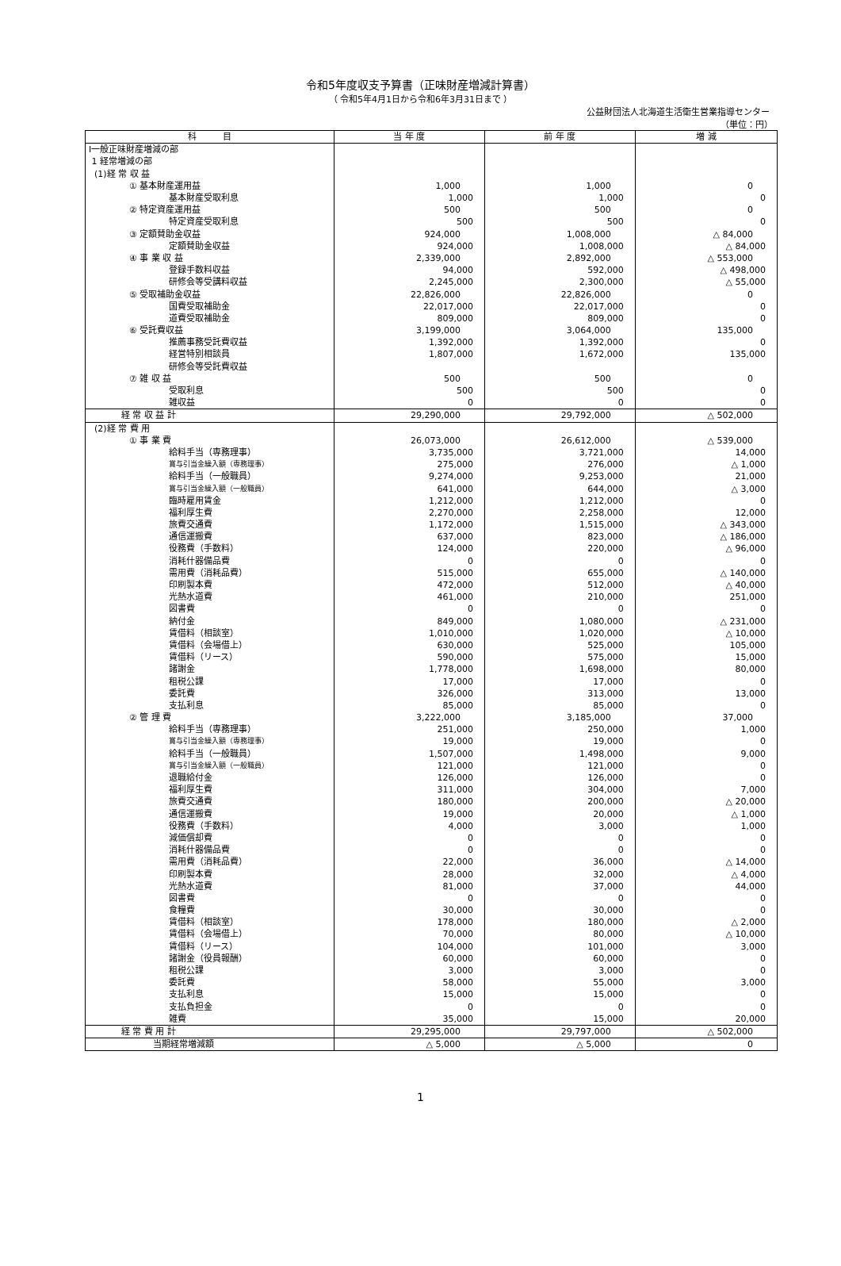令和5年度収支予算書（正味財産増減計算書）
（ 令和5年4月1日から令和6年3月31日まで ）
公益財団法人北海道生活衛生営業指導センター
（単位：円）
| 科 目 | 当 年 度 | 前 年 度 | 増 減 |
| --- | --- | --- | --- |
| Ⅰ一般正味財産増減の部 | | | |
| 1 経常増減の部 | | | |
| (1)経 常 収 益 | | | |
| ① 基本財産運用益 | 1,000 | 1,000 | 0 |
| 基本財産受取利息 | 1,000 | 1,000 | 0 |
| ② 特定資産運用益 | 500 | 500 | 0 |
| 特定資産受取利息 | 500 | 500 | 0 |
| ③ 定額賛助金収益 | 924,000 | 1,008,000 | △ 84,000 |
| 定額賛助金収益 | 924,000 | 1,008,000 | △ 84,000 |
| ④ 事 業 収 益 | 2,339,000 | 2,892,000 | △ 553,000 |
| 登録手数料収益 | 94,000 | 592,000 | △ 498,000 |
| 研修会等受講料収益 | 2,245,000 | 2,300,000 | △ 55,000 |
| ⑤ 受取補助金収益 | 22,826,000 | 22,826,000 | 0 |
| 国費受取補助金 | 22,017,000 | 22,017,000 | 0 |
| 道費受取補助金 | 809,000 | 809,000 | 0 |
| ⑥ 受託費収益 | 3,199,000 | 3,064,000 | 135,000 |
| 推薦事務受託費収益 | 1,392,000 | 1,392,000 | 0 |
| 経営特別相談員 | 1,807,000 | 1,672,000 | 135,000 |
| 研修会等受託費収益 | | | |
| ⑦ 雑 収 益 | 500 | 500 | 0 |
| 受取利息 | 500 | 500 | 0 |
| 雑収益 | 0 | 0 | 0 |
| 経 常 収 益 計 | 29,290,000 | 29,792,000 | △ 502,000 |
| (2)経 常 費 用 | | | |
| ① 事 業 費 | 26,073,000 | 26,612,000 | △ 539,000 |
| 給料手当（専務理事） | 3,735,000 | 3,721,000 | 14,000 |
| 賞与引当金繰入額（専務理事） | 275,000 | 276,000 | △ 1,000 |
| 給料手当（一般職員） | 9,274,000 | 9,253,000 | 21,000 |
| 賞与引当金繰入額（一般職員） | 641,000 | 644,000 | △ 3,000 |
| 臨時雇用賃金 | 1,212,000 | 1,212,000 | 0 |
| 福利厚生費 | 2,270,000 | 2,258,000 | 12,000 |
| 旅費交通費 | 1,172,000 | 1,515,000 | △ 343,000 |
| 通信運搬費 | 637,000 | 823,000 | △ 186,000 |
| 役務費（手数料） | 124,000 | 220,000 | △ 96,000 |
| 消耗什器備品費 | 0 | 0 | 0 |
| 需用費（消耗品費） | 515,000 | 655,000 | △ 140,000 |
| 印刷製本費 | 472,000 | 512,000 | △ 40,000 |
| 光熱水道費 | 461,000 | 210,000 | 251,000 |
| 図書費 | 0 | 0 | 0 |
| 納付金 | 849,000 | 1,080,000 | △ 231,000 |
| 賃借料（相談室） | 1,010,000 | 1,020,000 | △ 10,000 |
| 賃借料（会場借上） | 630,000 | 525,000 | 105,000 |
| 賃借料（リース） | 590,000 | 575,000 | 15,000 |
| 諸謝金 | 1,778,000 | 1,698,000 | 80,000 |
| 租税公課 | 17,000 | 17,000 | 0 |
| 委託費 | 326,000 | 313,000 | 13,000 |
| 支払利息 | 85,000 | 85,000 | 0 |
| ② 管 理 費 | 3,222,000 | 3,185,000 | 37,000 |
| 給料手当（専務理事） | 251,000 | 250,000 | 1,000 |
| 賞与引当金繰入額（専務理事） | 19,000 | 19,000 | 0 |
| 給料手当（一般職員） | 1,507,000 | 1,498,000 | 9,000 |
| 賞与引当金繰入額（一般職員） | 121,000 | 121,000 | 0 |
| 退職給付金 | 126,000 | 126,000 | 0 |
| 福利厚生費 | 311,000 | 304,000 | 7,000 |
| 旅費交通費 | 180,000 | 200,000 | △ 20,000 |
| 通信運搬費 | 19,000 | 20,000 | △ 1,000 |
| 役務費（手数料） | 4,000 | 3,000 | 1,000 |
| 減価償却費 | 0 | 0 | 0 |
| 消耗什器備品費 | 0 | 0 | 0 |
| 需用費（消耗品費） | 22,000 | 36,000 | △ 14,000 |
| 印刷製本費 | 28,000 | 32,000 | △ 4,000 |
| 光熱水道費 | 81,000 | 37,000 | 44,000 |
| 図書費 | 0 | 0 | 0 |
| 食糧費 | 30,000 | 30,000 | 0 |
| 賃借料（相談室） | 178,000 | 180,000 | △ 2,000 |
| 賃借料（会場借上） | 70,000 | 80,000 | △ 10,000 |
| 賃借料（リース） | 104,000 | 101,000 | 3,000 |
| 諸謝金（役員報酬） | 60,000 | 60,000 | 0 |
| 租税公課 | 3,000 | 3,000 | 0 |
| 委託費 | 58,000 | 55,000 | 3,000 |
| 支払利息 | 15,000 | 15,000 | 0 |
| 支払負担金 | 0 | 0 | 0 |
| 雑費 | 35,000 | 15,000 | 20,000 |
| 経 常 費 用 計 | 29,295,000 | 29,797,000 | △ 502,000 |
| 当期経常増減額 | △ 5,000 | △ 5,000 | 0 |
1